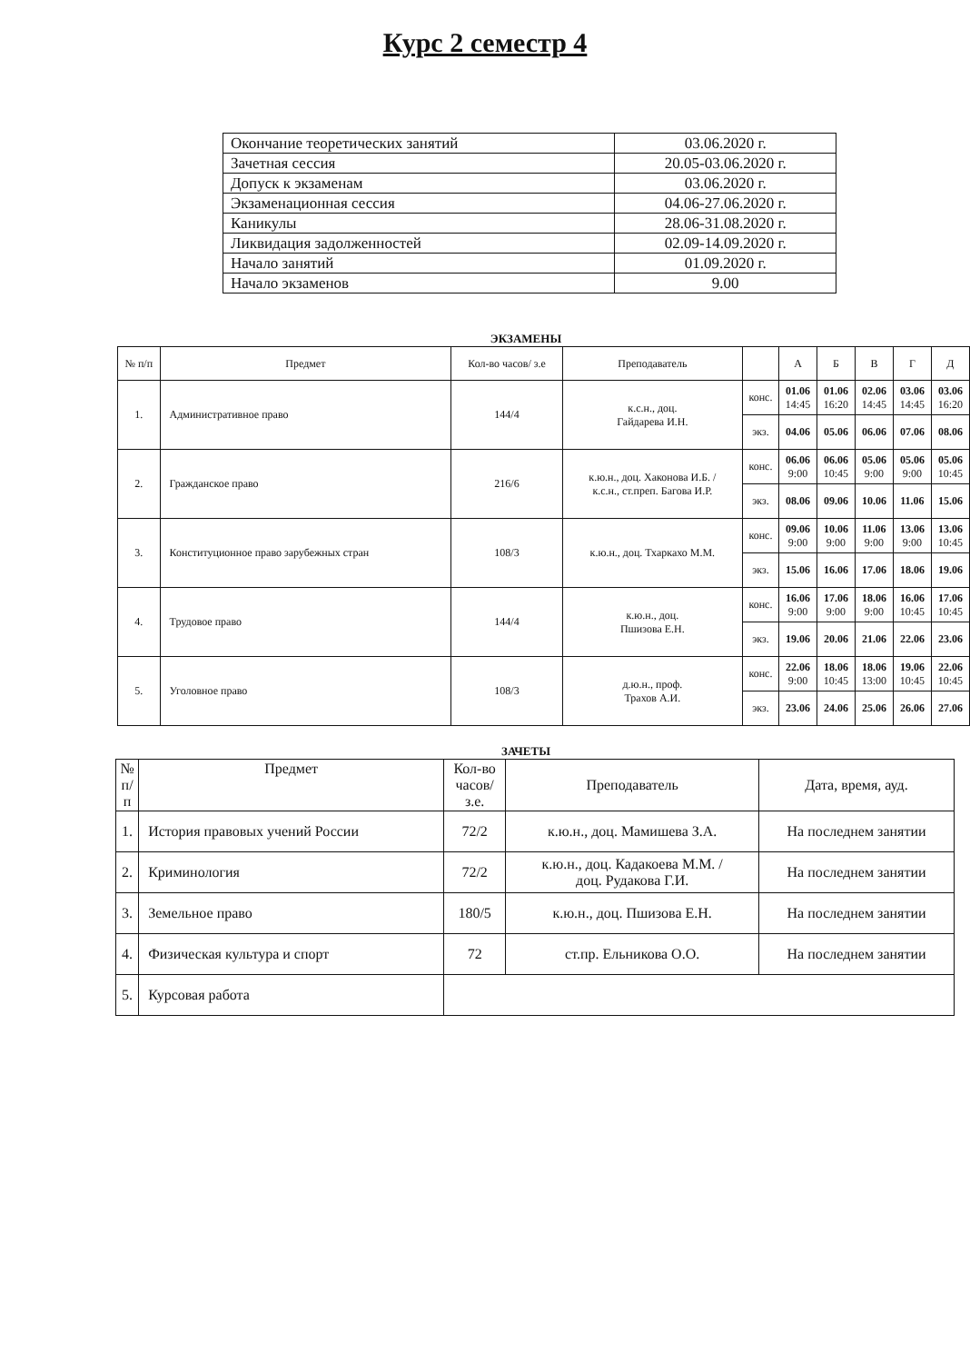Курс 2 семестр 4
| Окончание теоретических занятий | 03.06.2020 г. |
| Зачетная сессия | 20.05-03.06.2020 г. |
| Допуск к экзаменам | 03.06.2020 г. |
| Экзаменационная сессия | 04.06-27.06.2020 г. |
| Каникулы | 28.06-31.08.2020 г. |
| Ликвидация задолженностей | 02.09-14.09.2020 г. |
| Начало занятий | 01.09.2020 г. |
| Начало экзаменов | 9.00 |
ЭКЗАМЕНЫ
| № п/п | Предмет | Кол-во часов/ з.е | Преподаватель | | А | Б | В | Г | Д |
| --- | --- | --- | --- | --- | --- | --- | --- | --- | --- |
| 1. | Административное право | 144/4 | к.с.н., доц. Гайдарева И.Н. | конс. | 01.06 14:45 | 01.06 16:20 | 02.06 14:45 | 03.06 14:45 | 03.06 16:20 |
| | | | | экз. | 04.06 | 05.06 | 06.06 | 07.06 | 08.06 |
| 2. | Гражданское право | 216/6 | к.ю.н., доц. Хаконова И.Б. / к.с.н., ст.преп. Багова И.Р. | конс. | 06.06 9:00 | 06.06 10:45 | 05.06 9:00 | 05.06 9:00 | 05.06 10:45 |
| | | | | экз. | 08.06 | 09.06 | 10.06 | 11.06 | 15.06 |
| 3. | Конституционное право зарубежных стран | 108/3 | к.ю.н., доц. Тхаркахо М.М. | конс. | 09.06 9:00 | 10.06 9:00 | 11.06 9:00 | 13.06 9:00 | 13.06 10:45 |
| | | | | экз. | 15.06 | 16.06 | 17.06 | 18.06 | 19.06 |
| 4. | Трудовое право | 144/4 | к.ю.н., доц. Пшизова Е.Н. | конс. | 16.06 9:00 | 17.06 9:00 | 18.06 9:00 | 16.06 10:45 | 17.06 10:45 |
| | | | | экз. | 19.06 | 20.06 | 21.06 | 22.06 | 23.06 |
| 5. | Уголовное право | 108/3 | д.ю.н., проф. Трахов А.И. | конс. | 22.06 9:00 | 18.06 10:45 | 18.06 13:00 | 19.06 10:45 | 22.06 10:45 |
| | | | | экз. | 23.06 | 24.06 | 25.06 | 26.06 | 27.06 |
ЗАЧЕТЫ
| № п/ п | Предмет | Кол-во часов/ з.е. | Преподаватель | Дата, время, ауд. |
| --- | --- | --- | --- | --- |
| 1. | История правовых учений России | 72/2 | к.ю.н., доц. Мамишева З.А. | На последнем занятии |
| 2. | Криминология | 72/2 | к.ю.н., доц. Кадакоева М.М. / доц. Рудакова Г.И. | На последнем занятии |
| 3. | Земельное право | 180/5 | к.ю.н., доц. Пшизова Е.Н. | На последнем занятии |
| 4. | Физическая культура и спорт | 72 | ст.пр. Ельникова О.О. | На последнем занятии |
| 5. | Курсовая работа | | | |